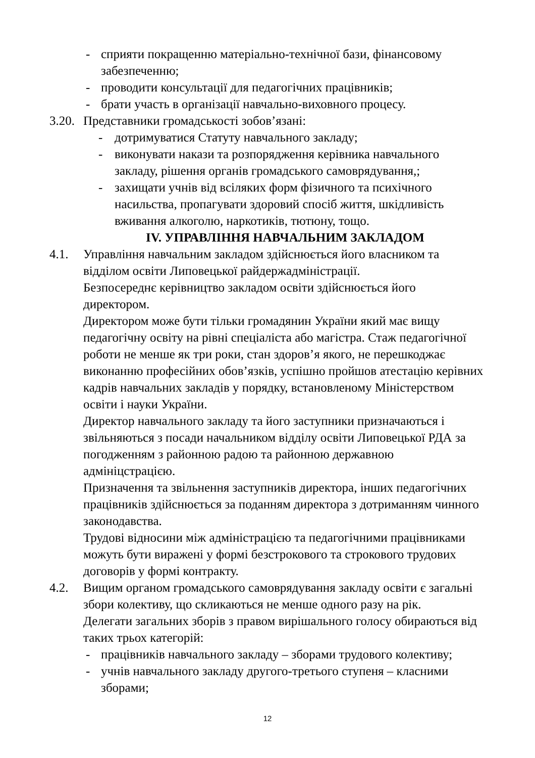- сприяти покращенню матеріально-технічної бази, фінансовому забезпеченню;
- проводити консультації для педагогічних працівників;
- брати участь в організації навчально-виховного процесу.
3.20. Представники громадськості зобов’язані:
- дотримуватися Статуту навчального закладу;
- виконувати накази та розпорядження керівника навчального закладу, рішення органів громадського самоврядування,;
- захищати учнів від всіляких форм фізичного та психічного насильства, пропагувати здоровий спосіб життя, шкідливість вживання алкоголю, наркотиків, тютюну, тощо.
IV. УПРАВЛІННЯ НАВЧАЛЬНИМ ЗАКЛАДОМ
4.1. Управління навчальним закладом здійснюється його власником та відділом освіти Липовецької райдержадміністрації.
Безпосереднє керівництво закладом освіти здійснюється його директором.
Директором може бути тільки громадянин України який має вищу педагогічну освіту на рівні спеціаліста або магістра. Стаж педагогічної роботи не менше як три роки, стан здоров’я якого, не перешкоджає виконанню професійних обов’язків, успішно пройшов атестацію керівних кадрів навчальних закладів у порядку, встановленому Міністерством освіти і науки України.
Директор навчального закладу та його заступники призначаються і звільняються з посади начальником відділу освіти Липовецької РДА за погодженням з районною радою та районною державною адмініцстрацією.
Призначення та звільнення заступників директора, інших педагогічних працівників здійснюється за поданням директора з дотриманням чинного законодавства.
Трудові відносини між адміністрацією та педагогічними працівниками можуть бути виражені у формі безстрокового та строкового трудових договорів у формі контракту.
4.2. Вищим органом громадського самоврядування закладу освіти є загальні збори колективу, що скликаються не менше одного разу на рік.
Делегати загальних зборів з правом вирішального голосу обираються від таких трьох категорій:
- працівників навчального закладу – зборами трудового колективу;
- учнів навчального закладу другого-третього ступеня – класними зборами;
12